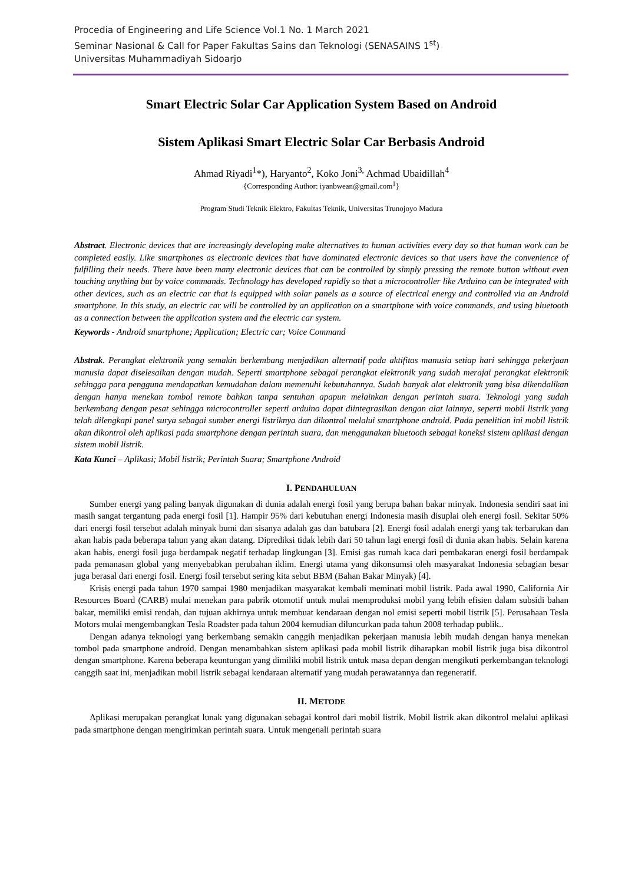Procedia of Engineering and Life Science Vol.1 No. 1 March 2021
Seminar Nasional & Call for Paper Fakultas Sains dan Teknologi (SENASAINS 1<sup>st</sup>)
Universitas Muhammadiyah Sidoarjo
Smart Electric Solar Car Application System Based on Android
Sistem Aplikasi Smart Electric Solar Car Berbasis Android
Ahmad Riyadi<sup>1</sup>*), Haryanto<sup>2</sup>, Koko Joni<sup>3,</sup> Achmad Ubaidillah<sup>4</sup>
{Corresponding Author: iyanbwean@gmail.com<sup>1</sup>}
Program Studi Teknik Elektro, Fakultas Teknik, Universitas Trunojoyo Madura
Abstract. Electronic devices that are increasingly developing make alternatives to human activities every day so that human work can be completed easily. Like smartphones as electronic devices that have dominated electronic devices so that users have the convenience of fulfilling their needs. There have been many electronic devices that can be controlled by simply pressing the remote button without even touching anything but by voice commands. Technology has developed rapidly so that a microcontroller like Arduino can be integrated with other devices, such as an electric car that is equipped with solar panels as a source of electrical energy and controlled via an Android smartphone. In this study, an electric car will be controlled by an application on a smartphone with voice commands, and using bluetooth as a connection between the application system and the electric car system.
Keywords - Android smartphone; Application; Electric car; Voice Command
Abstrak. Perangkat elektronik yang semakin berkembang menjadikan alternatif pada aktifitas manusia setiap hari sehingga pekerjaan manusia dapat diselesaikan dengan mudah. Seperti smartphone sebagai perangkat elektronik yang sudah merajai perangkat elektronik sehingga para pengguna mendapatkan kemudahan dalam memenuhi kebutuhannya. Sudah banyak alat elektronik yang bisa dikendalikan dengan hanya menekan tombol remote bahkan tanpa sentuhan apapun melainkan dengan perintah suara. Teknologi yang sudah berkembang dengan pesat sehingga microcontroller seperti arduino dapat diintegrasikan dengan alat lainnya, seperti mobil listrik yang telah dilengkapi panel surya sebagai sumber energi listriknya dan dikontrol melalui smartphone android. Pada penelitian ini mobil listrik akan dikontrol oleh aplikasi pada smartphone dengan perintah suara, dan menggunakan bluetooth sebagai koneksi sistem aplikasi dengan sistem mobil listrik.
Kata Kunci – Aplikasi; Mobil listrik; Perintah Suara; Smartphone Android
I. PENDAHULUAN
Sumber energi yang paling banyak digunakan di dunia adalah energi fosil yang berupa bahan bakar minyak. Indonesia sendiri saat ini masih sangat tergantung pada energi fosil [1]. Hampir 95% dari kebutuhan energi Indonesia masih disuplai oleh energi fosil. Sekitar 50% dari energi fosil tersebut adalah minyak bumi dan sisanya adalah gas dan batubara [2]. Energi fosil adalah energi yang tak terbarukan dan akan habis pada beberapa tahun yang akan datang. Diprediksi tidak lebih dari 50 tahun lagi energi fosil di dunia akan habis. Selain karena akan habis, energi fosil juga berdampak negatif terhadap lingkungan [3]. Emisi gas rumah kaca dari pembakaran energi fosil berdampak pada pemanasan global yang menyebabkan perubahan iklim. Energi utama yang dikonsumsi oleh masyarakat Indonesia sebagian besar juga berasal dari energi fosil. Energi fosil tersebut sering kita sebut BBM (Bahan Bakar Minyak) [4].
Krisis energi pada tahun 1970 sampai 1980 menjadikan masyarakat kembali meminati mobil listrik. Pada awal 1990, California Air Resources Board (CARB) mulai menekan para pabrik otomotif untuk mulai memproduksi mobil yang lebih efisien dalam subsidi bahan bakar, memiliki emisi rendah, dan tujuan akhirnya untuk membuat kendaraan dengan nol emisi seperti mobil listrik [5]. Perusahaan Tesla Motors mulai mengembangkan Tesla Roadster pada tahun 2004 kemudian diluncurkan pada tahun 2008 terhadap publik..
Dengan adanya teknologi yang berkembang semakin canggih menjadikan pekerjaan manusia lebih mudah dengan hanya menekan tombol pada smartphone android. Dengan menambahkan sistem aplikasi pada mobil listrik diharapkan mobil listrik juga bisa dikontrol dengan smartphone. Karena beberapa keuntungan yang dimiliki mobil listrik untuk masa depan dengan mengikuti perkembangan teknologi canggih saat ini, menjadikan mobil listrik sebagai kendaraan alternatif yang mudah perawatannya dan regeneratif.
II. METODE
Aplikasi merupakan perangkat lunak yang digunakan sebagai kontrol dari mobil listrik. Mobil listrik akan dikontrol melalui aplikasi pada smartphone dengan mengirimkan perintah suara. Untuk mengenali perintah suara